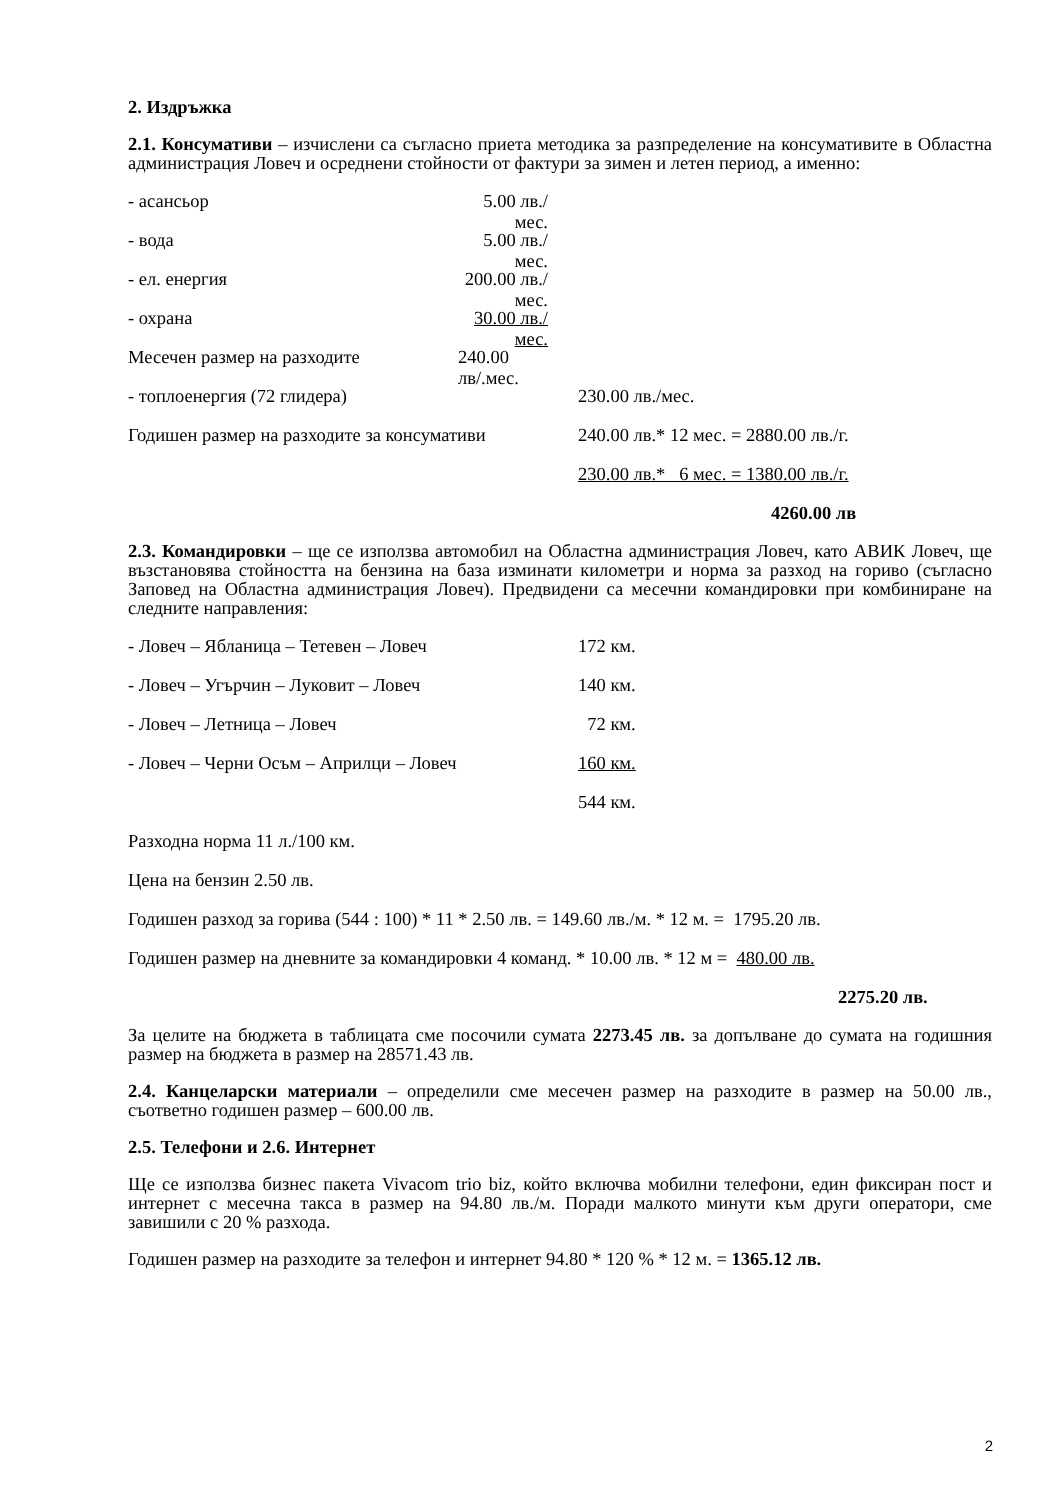2. Издръжка
2.1. Консумативи – изчислени са съгласно приета методика за разпределение на консумативите в Областна администрация Ловеч и осреднени стойности от фактури за зимен и летен период, а именно:
- асансьор 5.00 лв./мес.
- вода 5.00 лв./мес.
- ел. енергия 200.00 лв./мес.
- охрана 30.00 лв./мес.
Месечен размер на разходите 240.00 лв/.мес.
- топлоенергия (72 глидера) 230.00 лв./мес.
Годишен размер на разходите за консумативи 240.00 лв.* 12 мес. = 2880.00 лв./г.
230.00 лв.* 6 мес. = 1380.00 лв./г.
4260.00 лв
2.3. Командировки – ще се използва автомобил на Областна администрация Ловеч, като АВИК Ловеч, ще възстановява стойността на бензина на база изминати километри и норма за разход на гориво (съгласно Заповед на Областна администрация Ловеч). Предвидени са месечни командировки при комбиниране на следните направления:
- Ловеч – Ябланица – Тетевен – Ловеч 172 км.
- Ловеч – Угърчин – Луковит – Ловеч 140 км.
- Ловеч – Летница – Ловеч 72 км.
- Ловеч – Черни Осъм – Априлци – Ловеч 160 км.
544 км.
Разходна норма 11 л./100 км.
Цена на бензин 2.50 лв.
Годишен разход за горива (544 : 100) * 11 * 2.50 лв. = 149.60 лв./м. * 12 м. = 1795.20 лв.
Годишен размер на дневните за командировки 4 команд. * 10.00 лв. * 12 м = 480.00 лв.
2275.20 лв.
За целите на бюджета в таблицата сме посочили сумата 2273.45 лв. за допълване до сумата на годишния размер на бюджета в размер на 28571.43 лв.
2.4. Канцеларски материали – определили сме месечен размер на разходите в размер на 50.00 лв., съответно годишен размер – 600.00 лв.
2.5. Телефони и 2.6. Интернет
Ще се използва бизнес пакета Vivacom trio biz, който включва мобилни телефони, един фиксиран пост и интернет с месечна такса в размер на 94.80 лв./м. Поради малкото минути към други оператори, сме завишили с 20 % разхода.
Годишен размер на разходите за телефон и интернет 94.80 * 120 % * 12 м. = 1365.12 лв.
2